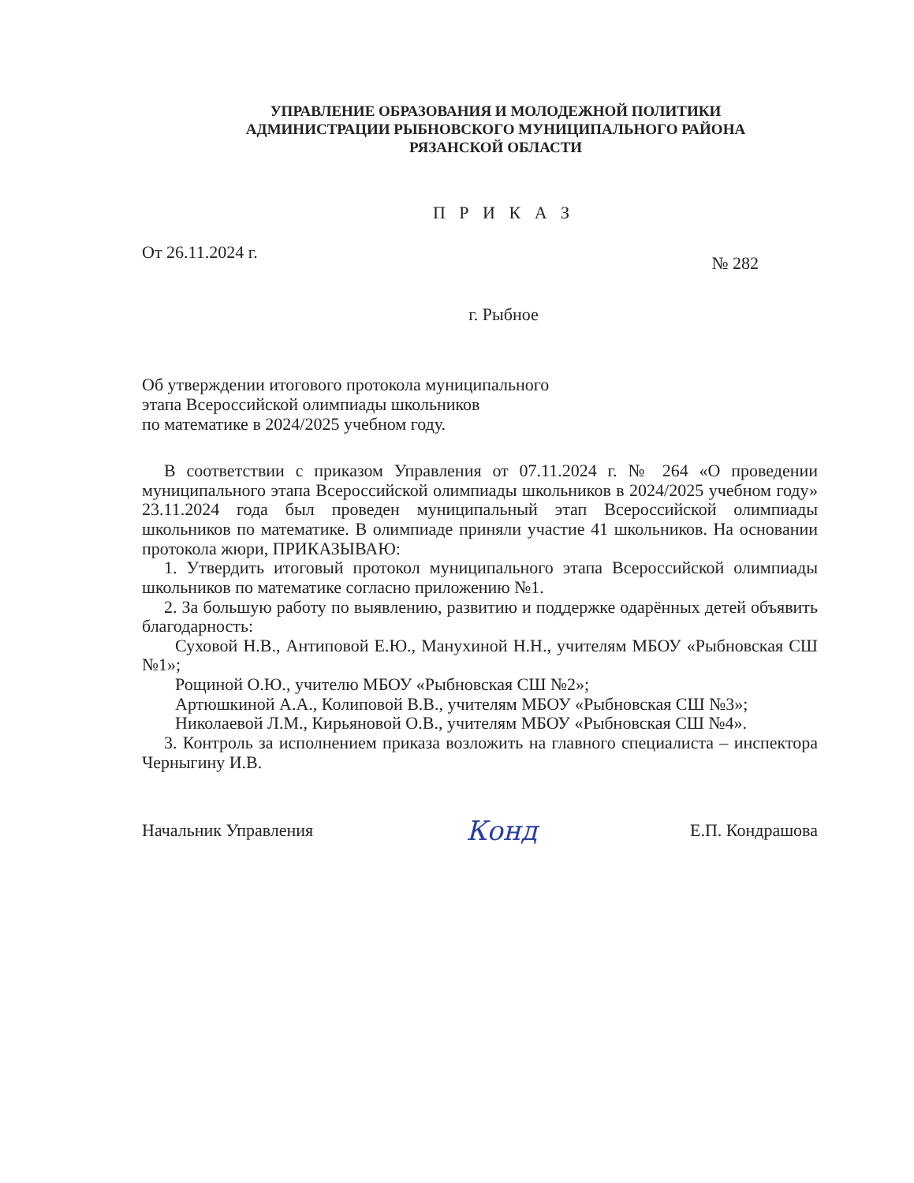УПРАВЛЕНИЕ ОБРАЗОВАНИЯ И МОЛОДЕЖНОЙ ПОЛИТИКИ
АДМИНИСТРАЦИИ РЫБНОВСКОГО МУНИЦИПАЛЬНОГО РАЙОНА
РЯЗАНСКОЙ ОБЛАСТИ
П Р И К А З
От 26.11.2024 г. № 282
г. Рыбное
Об утверждении итогового протокола муниципального
этапа Всероссийской олимпиады школьников
по математике в 2024/2025 учебном году.
В соответствии с приказом Управления от 07.11.2024 г. № 264 «О проведении муниципального этапа Всероссийской олимпиады школьников в 2024/2025 учебном году» 23.11.2024 года был проведен муниципальный этап Всероссийской олимпиады школьников по математике. В олимпиаде приняли участие 41 школьников. На основании протокола жюри, ПРИКАЗЫВАЮ:
1. Утвердить итоговый протокол муниципального этапа Всероссийской олимпиады школьников по математике согласно приложению №1.
2. За большую работу по выявлению, развитию и поддержке одарённых детей объявить благодарность:
Суховой Н.В., Антиповой Е.Ю., Манухиной Н.Н., учителям МБОУ «Рыбновская СШ №1»;
Рощиной О.Ю., учителю МБОУ «Рыбновская СШ №2»;
Артюшкиной А.А., Колиповой В.В., учителям МБОУ «Рыбновская СШ №3»;
Николаевой Л.М., Кирьяновой О.В., учителям МБОУ «Рыбновская СШ №4».
3. Контроль за исполнением приказа возложить на главного специалиста – инспектора Черныгину И.В.
Начальник Управления Конд Е.П. Кондрашова